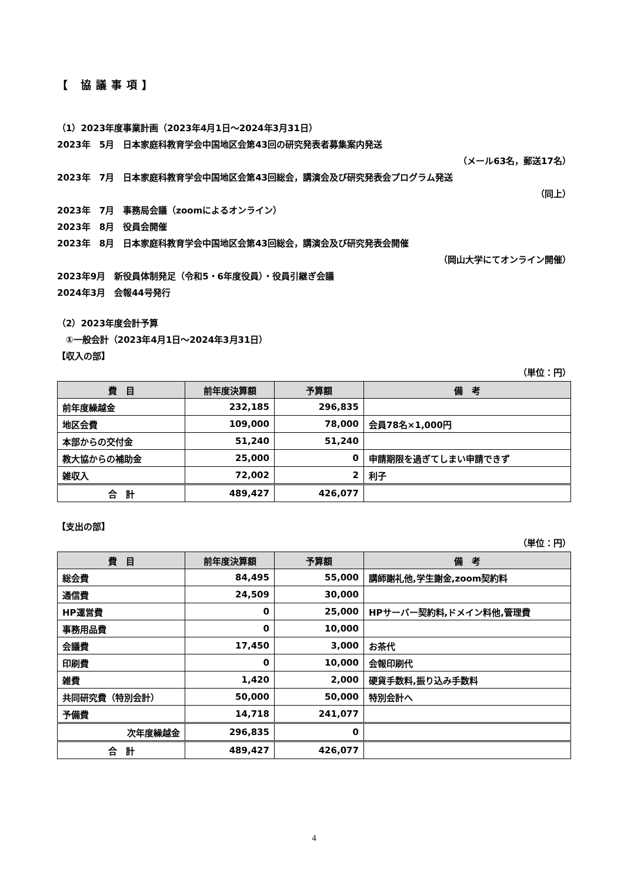【 協議事項】
（1）2023年度事業計画（2023年4月1日～2024年3月31日）
2023年　5月　日本家庭科教育学会中国地区会第43回の研究発表者募集案内発送
（メール63名，郵送17名）
2023年　7月　日本家庭科教育学会中国地区会第43回総会，講演会及び研究発表会プログラム発送
（同上）
2023年　7月　事務局会議（zoomによるオンライン）
2023年　8月　役員会開催
2023年　8月　日本家庭科教育学会中国地区会第43回総会，講演会及び研究発表会開催
（岡山大学にてオンライン開催）
2023年9月　新役員体制発足（令和5・6年度役員）・役員引継ぎ会議
2024年3月　会報44号発行
（2）2023年度会計予算
　①一般会計（2023年4月1日～2024年3月31日）
【収入の部】
（単位：円）
| 費 目 | 前年度決算額 | 予算額 | 備 考 |
| --- | --- | --- | --- |
| 前年度繰越金 | 232,185 | 296,835 | |
| 地区会費 | 109,000 | 78,000 | 会員78名×1,000円 |
| 本部からの交付金 | 51,240 | 51,240 | |
| 教大協からの補助金 | 25,000 | 0 | 申請期限を過ぎてしまい申請できず |
| 雑収入 | 72,002 | 2 | 利子 |
| 合 計 | 489,427 | 426,077 | |
【支出の部】
（単位：円）
| 費 目 | 前年度決算額 | 予算額 | 備 考 |
| --- | --- | --- | --- |
| 総会費 | 84,495 | 55,000 | 講師謝礼他,学生謝金,zoom契約料 |
| 通信費 | 24,509 | 30,000 | |
| HP運営費 | 0 | 25,000 | HPサーバー契約料,ドメイン料他,管理費 |
| 事務用品費 | 0 | 10,000 | |
| 会議費 | 17,450 | 3,000 | お茶代 |
| 印刷費 | 0 | 10,000 | 会報印刷代 |
| 雑費 | 1,420 | 2,000 | 硬貨手数料,振り込み手数料 |
| 共同研究費（特別会計） | 50,000 | 50,000 | 特別会計へ |
| 予備費 | 14,718 | 241,077 | |
| 次年度繰越金 | 296,835 | 0 | |
| 合 計 | 489,427 | 426,077 | |
4